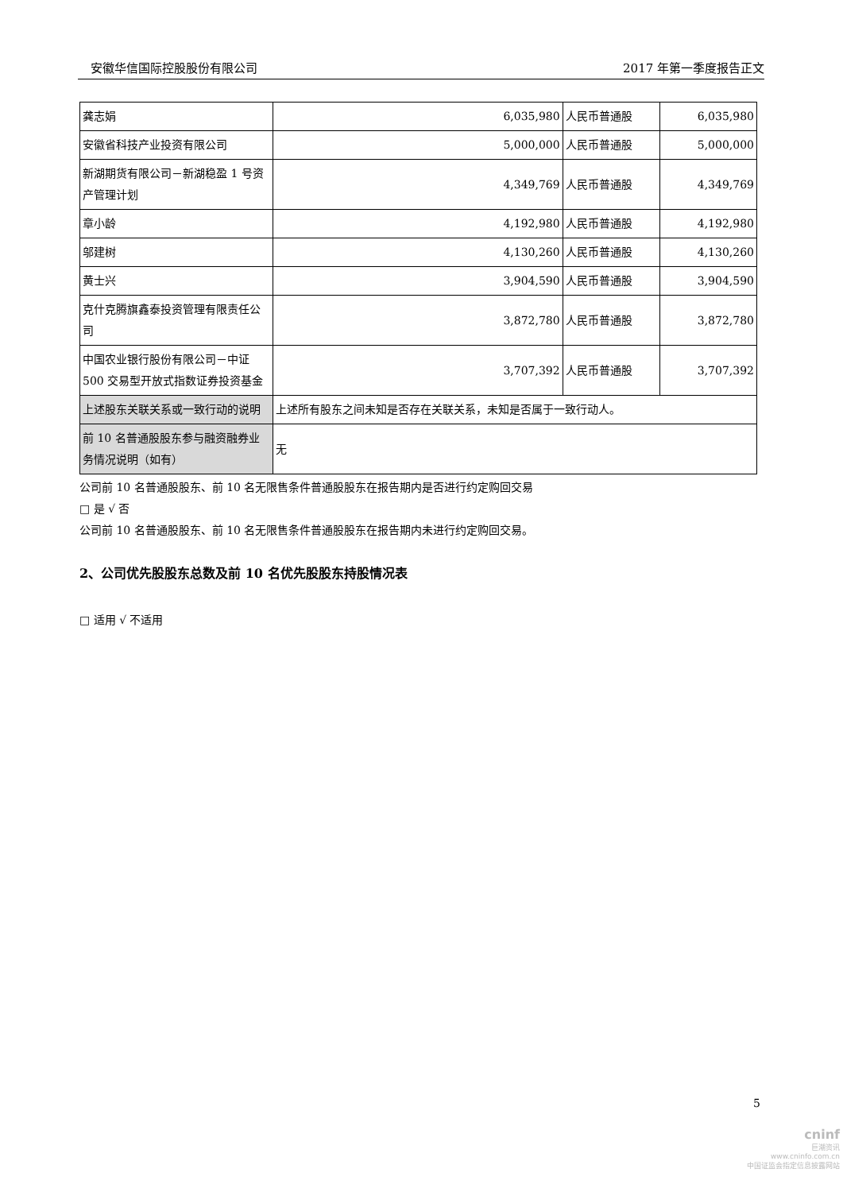安徽华信国际控股股份有限公司 2017 年第一季度报告正文
| 龚志娟 | 6,035,980 | 人民币普通股 | 6,035,980 |
| 安徽省科技产业投资有限公司 | 5,000,000 | 人民币普通股 | 5,000,000 |
| 新湖期货有限公司－新湖稳盈 1 号资产管理计划 | 4,349,769 | 人民币普通股 | 4,349,769 |
| 章小龄 | 4,192,980 | 人民币普通股 | 4,192,980 |
| 邬建树 | 4,130,260 | 人民币普通股 | 4,130,260 |
| 黄士兴 | 3,904,590 | 人民币普通股 | 3,904,590 |
| 克什克腾旗鑫泰投资管理有限责任公司 | 3,872,780 | 人民币普通股 | 3,872,780 |
| 中国农业银行股份有限公司－中证 500 交易型开放式指数证券投资基金 | 3,707,392 | 人民币普通股 | 3,707,392 |
| 上述股东关联关系或一致行动的说明 | 上述所有股东之间未知是否存在关联关系，未知是否属于一致行动人。 | | |
| 前 10 名普通股股东参与融资融券业务情况说明（如有） | 无 | | |
公司前 10 名普通股股东、前 10 名无限售条件普通股股东在报告期内是否进行约定购回交易
□ 是 √ 否
公司前 10 名普通股股东、前 10 名无限售条件普通股股东在报告期内未进行约定购回交易。
2、公司优先股股东总数及前 10 名优先股股东持股情况表
□ 适用 √ 不适用
5
cninf
巨潮资讯
www.cninfo.com.cn
中国证监会指定信息披露网站